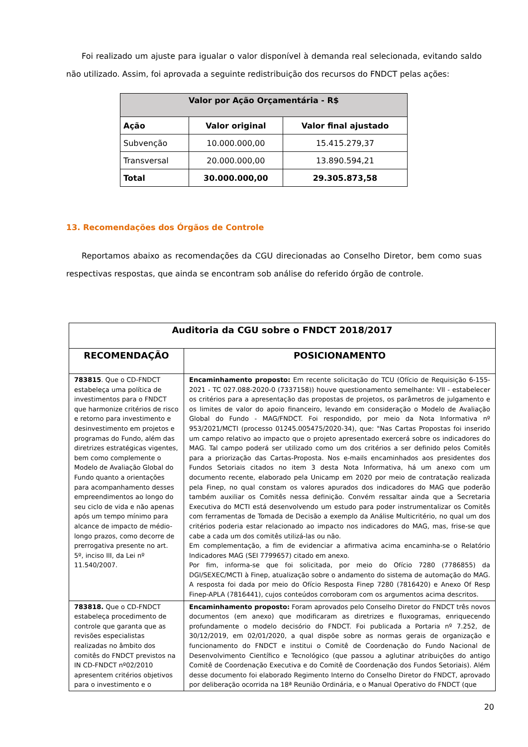Foi realizado um ajuste para igualar o valor disponível à demanda real selecionada, evitando saldo não utilizado. Assim, foi aprovada a seguinte redistribuição dos recursos do FNDCT pelas ações:
| Valor por Ação Orçamentária - R$ | | |
| --- | --- | --- |
| Ação | Valor original | Valor final ajustado |
| Subvenção | 10.000.000,00 | 15.415.279,37 |
| Transversal | 20.000.000,00 | 13.890.594,21 |
| Total | 30.000.000,00 | 29.305.873,58 |
13. Recomendações dos Órgãos de Controle
Reportamos abaixo as recomendações da CGU direcionadas ao Conselho Diretor, bem como suas respectivas respostas, que ainda se encontram sob análise do referido órgão de controle.
| Auditoria da CGU sobre o FNDCT 2018/2017 | |
| --- | --- |
| RECOMENDAÇÃO | POSICIONAMENTO |
| 783815 . Que o CD-FNDCT estabeleça uma política de investimentos para o FNDCT que harmonize critérios de risco e retorno para investimento e desinvestimento em projetos e programas do Fundo, além das diretrizes estratégicas vigentes, bem como complemente o Modelo de Avaliação Global do Fundo quanto a orientações para acompanhamento desses empreendimentos ao longo do seu ciclo de vida e não apenas após um tempo mínimo para alcance de impacto de médio-longo prazos, como decorre de prerrogativa presente no art. 5º, inciso III, da Lei nº 11.540/2007. | Encaminhamento proposto: Em recente solicitação do TCU (Ofício de Requisição 6-155-2021 - TC 027.088-2020-0 (7337158)) houve questionamento semelhante: VII - estabelecer os critérios para a apresentação das propostas de projetos, os parâmetros de julgamento e os limites de valor do apoio financeiro, levando em consideração o Modelo de Avaliação Global do Fundo - MAG/FNDCT. Foi respondido, por meio da Nota Informativa nº 953/2021/MCTI (processo 01245.005475/2020-34), que: "Nas Cartas Propostas foi inserido um campo relativo ao impacto que o projeto apresentado exercerá sobre os indicadores do MAG. Tal campo poderá ser utilizado como um dos critérios a ser definido pelos Comitês para a priorização das Cartas-Proposta. Nos e-mails encaminhados aos presidentes dos Fundos Setoriais citados no item 3 desta Nota Informativa, há um anexo com um documento recente, elaborado pela Unicamp em 2020 por meio de contratação realizada pela Finep, no qual constam os valores apurados dos indicadores do MAG que poderão também auxiliar os Comitês nessa definição. Convém ressaltar ainda que a Secretaria Executiva do MCTI está desenvolvendo um estudo para poder instrumentalizar os Comitês com ferramentas de Tomada de Decisão a exemplo da Análise Multicritério, no qual um dos critérios poderia estar relacionado ao impacto nos indicadores do MAG, mas, frise-se que cabe a cada um dos comitês utilizá-las ou não. Em complementação, a fim de evidenciar a afirmativa acima encaminha-se o Relatório Indicadores MAG (SEI 7799657) citado em anexo. Por fim, informa-se que foi solicitada, por meio do Ofício 7280 (7786855) da DGI/SEXEC/MCTI à Finep, atualização sobre o andamento do sistema de automação do MAG. A resposta foi dada por meio do Ofício Resposta Finep 7280 (7816420) e Anexo Of Resp Finep-APLA (7816441), cujos conteúdos corroboram com os argumentos acima descritos. |
| 783818. Que o CD-FNDCT estabeleça procedimento de controle que garanta que as revisões especialistas realizadas no âmbito dos comitês do FNDCT previstos na IN CD-FNDCT nº02/2010 apresentem critérios objetivos para o investimento e o | Encaminhamento proposto: Foram aprovados pelo Conselho Diretor do FNDCT três novos documentos (em anexo) que modificaram as diretrizes e fluxogramas, enriquecendo profundamente o modelo decisório do FNDCT. Foi publicada a Portaria nº 7.252, de 30/12/2019, em 02/01/2020, a qual dispõe sobre as normas gerais de organização e funcionamento do FNDCT e institui o Comitê de Coordenação do Fundo Nacional de Desenvolvimento Científico e Tecnológico (que passou a aglutinar atribuições do antigo Comitê de Coordenação Executiva e do Comitê de Coordenação dos Fundos Setoriais). Além desse documento foi elaborado Regimento Interno do Conselho Diretor do FNDCT, aprovado por deliberação ocorrida na 18ª Reunião Ordinária, e o Manual Operativo do FNDCT (que |
20